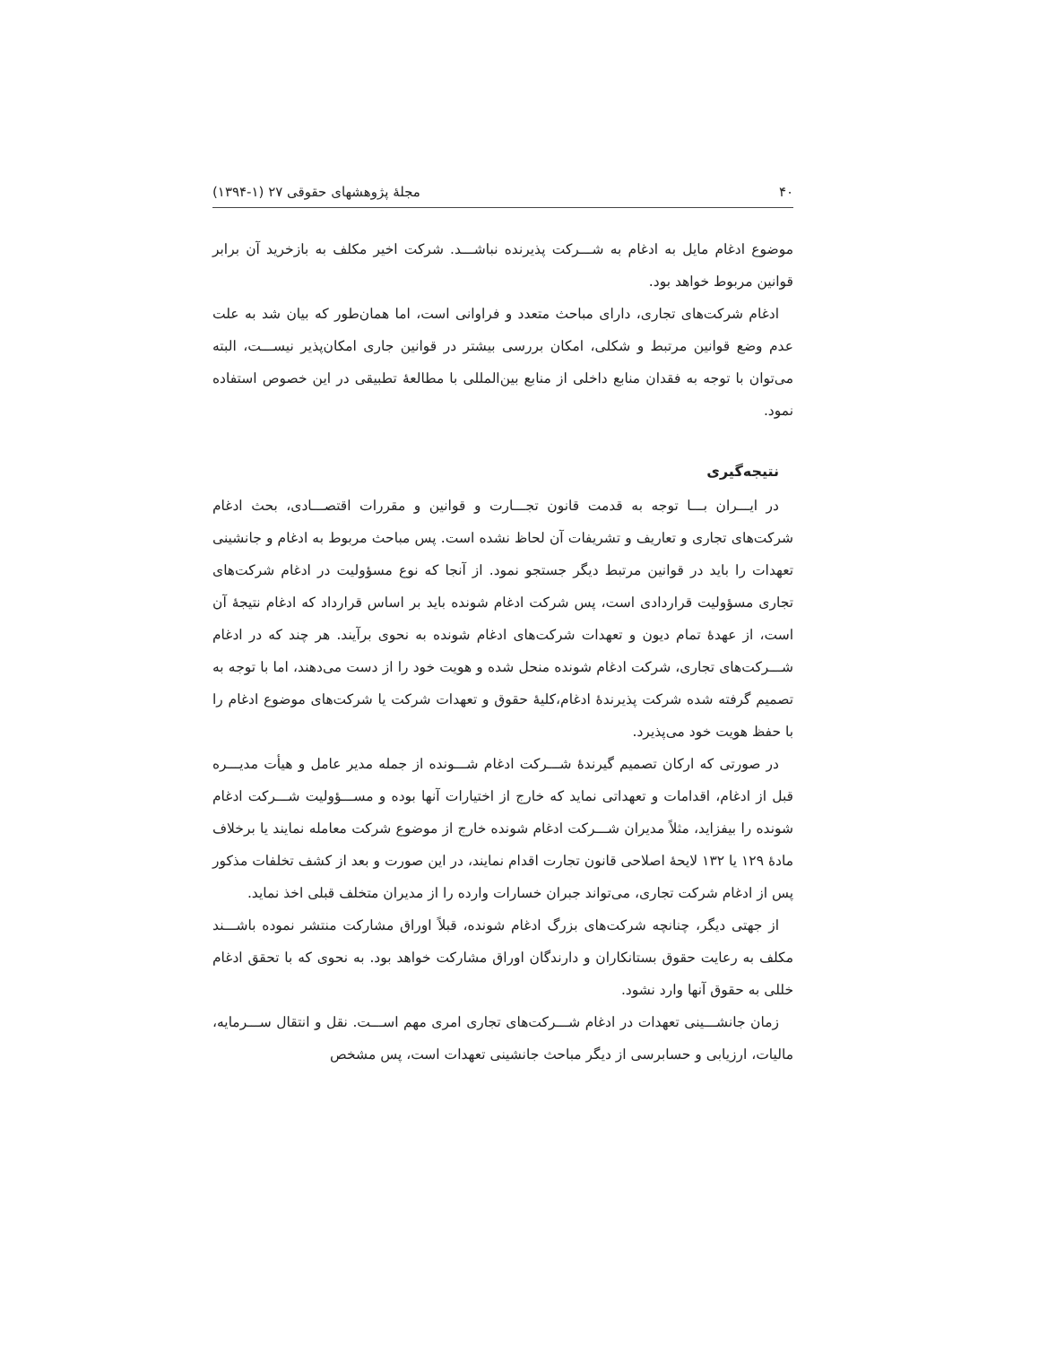۴۰ مجلۀ پژوهشهای حقوقی ۲۷ (۱-۱۳۹۴)
موضوع ادغام مایل به ادغام به شـــرکت پذیرنده نباشـــد. شرکت اخیر مکلف به بازخرید آن برابر قوانین مربوط خواهد بود.
ادغام شرکت‌های تجاری، دارای مباحث متعدد و فراوانی است، اما همان‌طور که بیان شد به علت عدم وضع قوانین مرتبط و شکلی، امکان بررسی بیشتر در قوانین جاری امکان‌پذیر نیســـت، البته می‌توان با توجه به فقدان منابع داخلی از منابع بین‌المللی با مطالعۀ تطبیقی در این خصوص استفاده نمود.
نتیجه‌گیری
در ایـــران بـــا توجه به قدمت قانون تجـــارت و قوانین و مقررات اقتصـــادی، بحث ادغام شرکت‌های تجاری و تعاریف و تشریفات آن لحاظ نشده است. پس مباحث مربوط به ادغام و جانشینی تعهدات را باید در قوانین مرتبط دیگر جستجو نمود. از آنجا که نوع مسؤولیت در ادغام شرکت‌های تجاری مسؤولیت قراردادی است، پس شرکت ادغام شونده باید بر اساس قرارداد که ادغام نتیجۀ آن است، از عهدۀ تمام دیون و تعهدات شرکت‌های ادغام شونده به نحوی برآیند. هر چند که در ادغام شـــرکت‌های تجاری، شرکت ادغام شونده منحل شده و هویت خود را از دست می‌دهند، اما با توجه به تصمیم گرفته شده شرکت پذیرندۀ ادغام،کلیۀ حقوق و تعهدات شرکت یا شرکت‌های موضوع ادغام را با حفظ هویت خود می‌پذیرد.
در صورتی که ارکان تصمیم گیرندۀ شـــرکت ادغام شـــونده از جمله مدیر عامل و هیأت مدیـــره قبل از ادغام، اقدامات و تعهداتی نماید که خارج از اختیارات آنها بوده و مســـؤولیت شـــرکت ادغام شونده را بیفزاید، مثلاً مدیران شـــرکت ادغام شونده خارج از موضوع شرکت معامله نمایند یا برخلاف مادۀ ۱۲۹ یا ۱۳۲ لایحۀ اصلاحی قانون تجارت اقدام نمایند، در این صورت و بعد از کشف تخلفات مذکور پس از ادغام شرکت تجاری، می‌تواند جبران خسارات وارده را از مدیران متخلف قبلی اخذ نماید.
از جهتی دیگر، چنانچه شرکت‌های بزرگ ادغام شونده، قبلاً اوراق مشارکت منتشر نموده باشـــند مکلف به رعایت حقوق بستانکاران و دارندگان اوراق مشارکت خواهد بود. به نحوی که با تحقق ادغام خللی به حقوق آنها وارد نشود.
زمان جانشـــینی تعهدات در ادغام شـــرکت‌های تجاری امری مهم اســـت. نقل و انتقال ســـرمایه، مالیات، ارزیابی و حسابرسی از دیگر مباحث جانشینی تعهدات است، پس مشخص